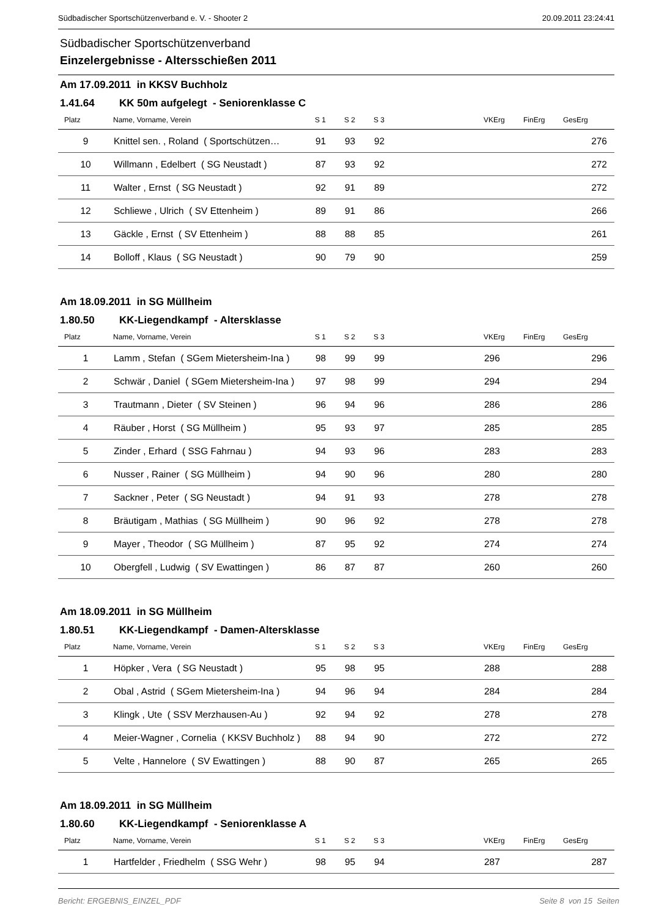Südbadischer Sportschützenverband e. V. - Shooter 2 20.09.2011 23:24:41
Südbadischer Sportschützenverband
Einzelergebnisse - Altersschießen 2011
Am 17.09.2011 in KKSV Buchholz
1.41.64 KK 50m aufgelegt - Seniorenklasse C
| Platz | Name, Vorname, Verein | S 1 | S 2 | S 3 | VKErg | FinErg | GesErg |
| --- | --- | --- | --- | --- | --- | --- | --- |
| 9 | Knittel sen. , Roland ( Sportschützen… | 91 | 93 | 92 | | | 276 |
| 10 | Willmann , Edelbert ( SG Neustadt ) | 87 | 93 | 92 | | | 272 |
| 11 | Walter , Ernst ( SG Neustadt ) | 92 | 91 | 89 | | | 272 |
| 12 | Schliewe , Ulrich ( SV Ettenheim ) | 89 | 91 | 86 | | | 266 |
| 13 | Gäckle , Ernst ( SV Ettenheim ) | 88 | 88 | 85 | | | 261 |
| 14 | Bolloff , Klaus ( SG Neustadt ) | 90 | 79 | 90 | | | 259 |
Am 18.09.2011 in SG Müllheim
1.80.50 KK-Liegendkampf - Altersklasse
| Platz | Name, Vorname, Verein | S 1 | S 2 | S 3 | VKErg | FinErg | GesErg |
| --- | --- | --- | --- | --- | --- | --- | --- |
| 1 | Lamm , Stefan ( SGem Mietersheim-Ina ) | 98 | 99 | 99 | 296 | | 296 |
| 2 | Schwär , Daniel ( SGem Mietersheim-Ina ) | 97 | 98 | 99 | 294 | | 294 |
| 3 | Trautmann , Dieter ( SV Steinen ) | 96 | 94 | 96 | 286 | | 286 |
| 4 | Räuber , Horst ( SG Müllheim ) | 95 | 93 | 97 | 285 | | 285 |
| 5 | Zinder , Erhard ( SSG Fahrnau ) | 94 | 93 | 96 | 283 | | 283 |
| 6 | Nusser , Rainer ( SG Müllheim ) | 94 | 90 | 96 | 280 | | 280 |
| 7 | Sackner , Peter ( SG Neustadt ) | 94 | 91 | 93 | 278 | | 278 |
| 8 | Bräutigam , Mathias ( SG Müllheim ) | 90 | 96 | 92 | 278 | | 278 |
| 9 | Mayer , Theodor ( SG Müllheim ) | 87 | 95 | 92 | 274 | | 274 |
| 10 | Obergfell , Ludwig ( SV Ewattingen ) | 86 | 87 | 87 | 260 | | 260 |
Am 18.09.2011 in SG Müllheim
1.80.51 KK-Liegendkampf - Damen-Altersklasse
| Platz | Name, Vorname, Verein | S 1 | S 2 | S 3 | VKErg | FinErg | GesErg |
| --- | --- | --- | --- | --- | --- | --- | --- |
| 1 | Höpker , Vera ( SG Neustadt ) | 95 | 98 | 95 | 288 | | 288 |
| 2 | Obal , Astrid ( SGem Mietersheim-Ina ) | 94 | 96 | 94 | 284 | | 284 |
| 3 | Klingk , Ute ( SSV Merzhausen-Au ) | 92 | 94 | 92 | 278 | | 278 |
| 4 | Meier-Wagner , Cornelia ( KKSV Buchholz ) | 88 | 94 | 90 | 272 | | 272 |
| 5 | Velte , Hannelore ( SV Ewattingen ) | 88 | 90 | 87 | 265 | | 265 |
Am 18.09.2011 in SG Müllheim
1.80.60 KK-Liegendkampf - Seniorenklasse A
| Platz | Name, Vorname, Verein | S 1 | S 2 | S 3 | VKErg | FinErg | GesErg |
| --- | --- | --- | --- | --- | --- | --- | --- |
| 1 | Hartfelder , Friedhelm ( SSG Wehr ) | 98 | 95 | 94 | 287 | | 287 |
Bericht: ERGEBNIS_EINZEL_PDF Seite 8 von 15 Seiten